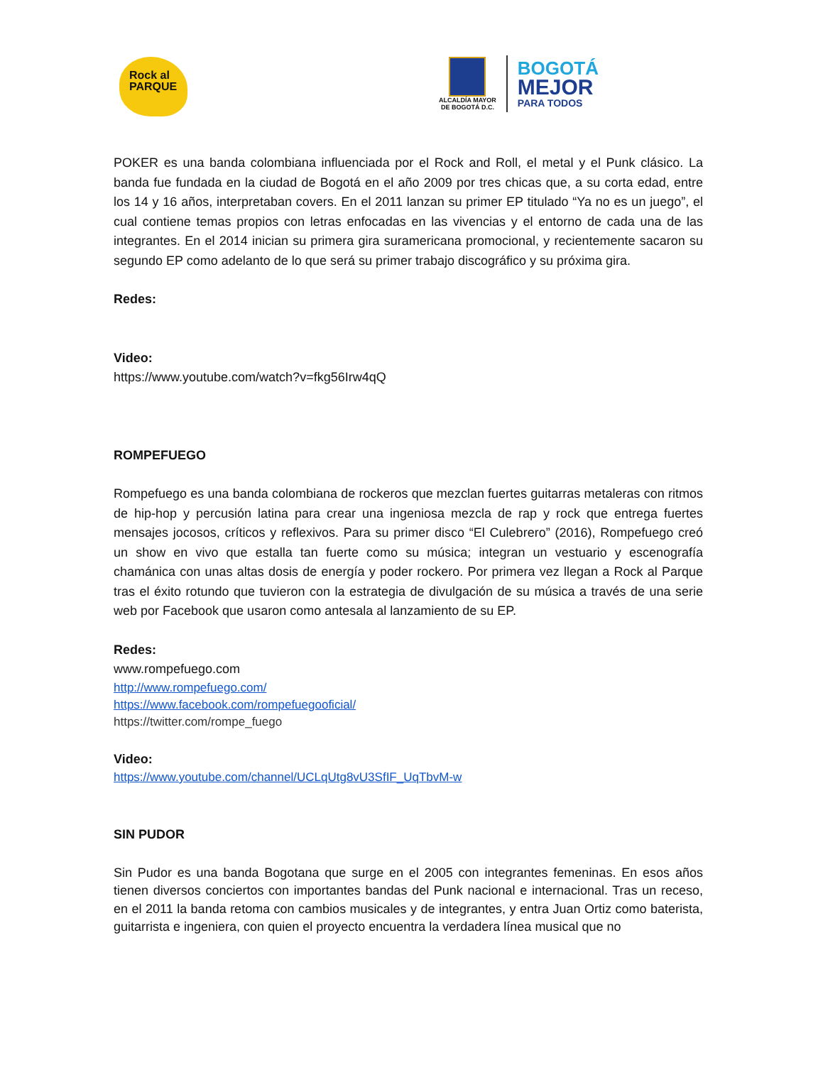Rock al
PARQUE
ALCALDÍA MAYOR
DE BOGOTÁ D.C.
BOGOTÁ
MEJOR
PARA TODOS
POKER es una banda colombiana influenciada por el Rock and Roll, el metal y el Punk clásico. La banda fue fundada en la ciudad de Bogotá en el año 2009 por tres chicas que, a su corta edad, entre los 14 y 16 años, interpretaban covers. En el 2011 lanzan su primer EP titulado “Ya no es un juego”, el cual contiene temas propios con letras enfocadas en las vivencias y el entorno de cada una de las integrantes. En el 2014 inician su primera gira suramericana promocional, y recientemente sacaron su segundo EP como adelanto de lo que será su primer trabajo discográfico y su próxima gira.
Redes:
Video:
https://www.youtube.com/watch?v=fkg56Irw4qQ
ROMPEFUEGO
Rompefuego es una banda colombiana de rockeros que mezclan fuertes guitarras metaleras con ritmos de hip-hop y percusión latina para crear una ingeniosa mezcla de rap y rock que entrega fuertes mensajes jocosos, críticos y reflexivos. Para su primer disco “El Culebrero” (2016), Rompefuego creó un show en vivo que estalla tan fuerte como su música; integran un vestuario y escenografía chamánica con unas altas dosis de energía y poder rockero. Por primera vez llegan a Rock al Parque tras el éxito rotundo que tuvieron con la estrategia de divulgación de su música a través de una serie web por Facebook que usaron como antesala al lanzamiento de su EP.
Redes:
www.rompefuego.com
http://www.rompefuego.com/
https://www.facebook.com/rompefuegooficial/
https://twitter.com/rompe_fuego
Video:
https://www.youtube.com/channel/UCLqUtg8vU3SfIF_UqTbvM-w
SIN PUDOR
Sin Pudor es una banda Bogotana que surge en el 2005 con integrantes femeninas. En esos años tienen diversos conciertos con importantes bandas del Punk nacional e internacional. Tras un receso, en el 2011 la banda retoma con cambios musicales y de integrantes, y entra Juan Ortiz como baterista, guitarrista e ingeniera, con quien el proyecto encuentra la verdadera línea musical que no